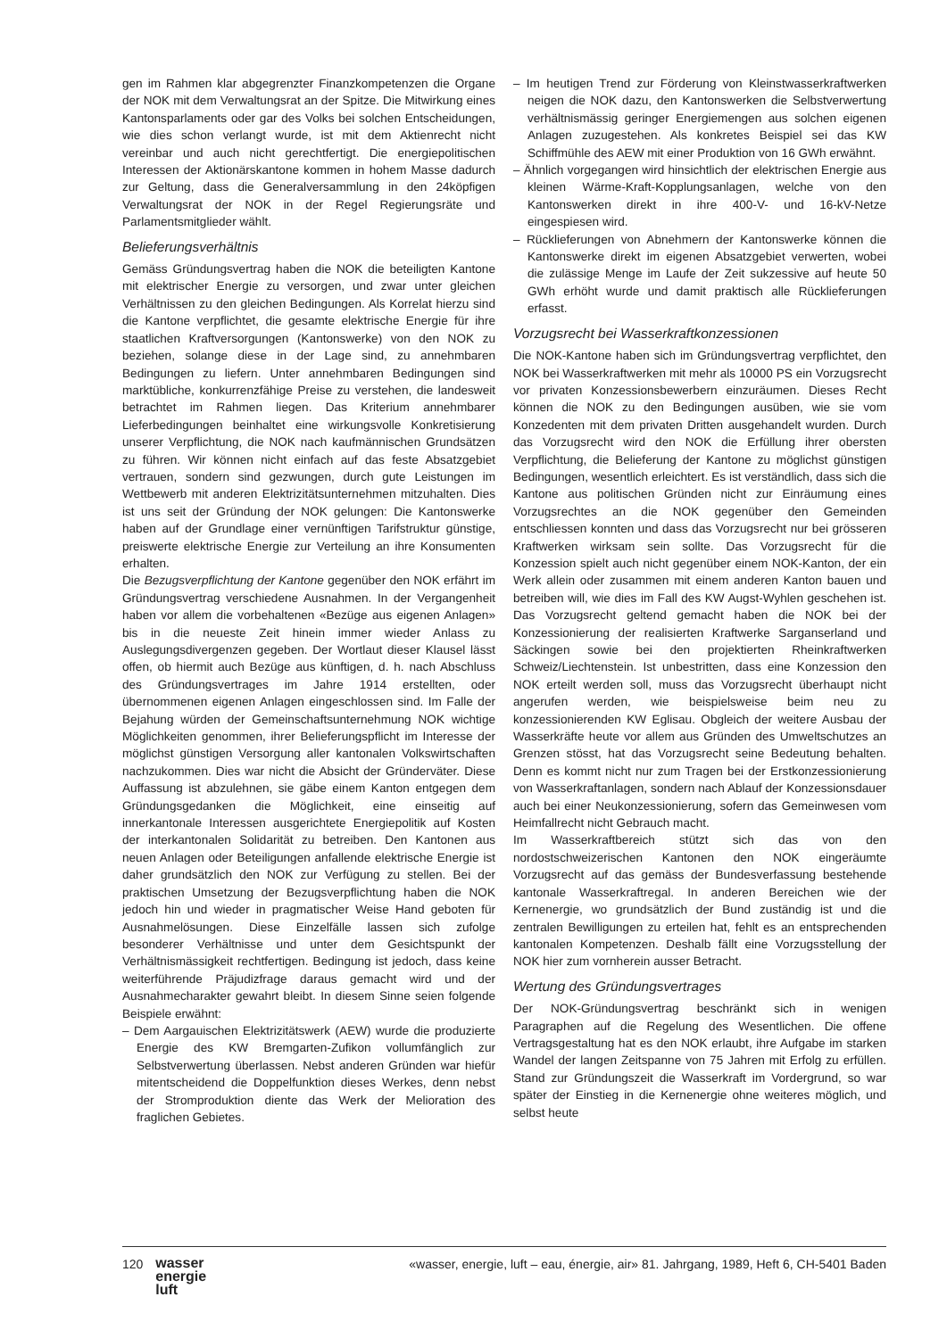gen im Rahmen klar abgegrenzter Finanzkompetenzen die Organe der NOK mit dem Verwaltungsrat an der Spitze. Die Mitwirkung eines Kantonsparlaments oder gar des Volks bei solchen Entscheidungen, wie dies schon verlangt wurde, ist mit dem Aktienrecht nicht vereinbar und auch nicht gerechtfertigt. Die energiepolitischen Interessen der Aktionärskantone kommen in hohem Masse dadurch zur Geltung, dass die Generalversammlung in den 24köpfigen Verwaltungsrat der NOK in der Regel Regierungsräte und Parlamentsmitglieder wählt.
Belieferungsverhältnis
Gemäss Gründungsvertrag haben die NOK die beteiligten Kantone mit elektrischer Energie zu versorgen, und zwar unter gleichen Verhältnissen zu den gleichen Bedingungen. Als Korrelat hierzu sind die Kantone verpflichtet, die gesamte elektrische Energie für ihre staatlichen Kraftversorgungen (Kantonswerke) von den NOK zu beziehen, solange diese in der Lage sind, zu annehmbaren Bedingungen zu liefern. Unter annehmbaren Bedingungen sind marktübliche, konkurrenzfähige Preise zu verstehen, die landesweit betrachtet im Rahmen liegen. Das Kriterium annehmbarer Lieferbedingungen beinhaltet eine wirkungsvolle Konkretisierung unserer Verpflichtung, die NOK nach kaufmännischen Grundsätzen zu führen. Wir können nicht einfach auf das feste Absatzgebiet vertrauen, sondern sind gezwungen, durch gute Leistungen im Wettbewerb mit anderen Elektrizitätsunternehmen mitzuhalten. Dies ist uns seit der Gründung der NOK gelungen: Die Kantonswerke haben auf der Grundlage einer vernünftigen Tarifstruktur günstige, preiswerte elektrische Energie zur Verteilung an ihre Konsumenten erhalten.
Die Bezugsverpflichtung der Kantone gegenüber den NOK erfährt im Gründungsvertrag verschiedene Ausnahmen. In der Vergangenheit haben vor allem die vorbehaltenen «Bezüge aus eigenen Anlagen» bis in die neueste Zeit hinein immer wieder Anlass zu Auslegungsdivergenzen gegeben. Der Wortlaut dieser Klausel lässt offen, ob hiermit auch Bezüge aus künftigen, d. h. nach Abschluss des Gründungsvertrages im Jahre 1914 erstellten, oder übernommenen eigenen Anlagen eingeschlossen sind. Im Falle der Bejahung würden der Gemeinschaftsunternehmung NOK wichtige Möglichkeiten genommen, ihrer Belieferungspflicht im Interesse der möglichst günstigen Versorgung aller kantonalen Volkswirtschaften nachzukommen. Dies war nicht die Absicht der Gründerväter. Diese Auffassung ist abzulehnen, sie gäbe einem Kanton entgegen dem Gründungsgedanken die Möglichkeit, eine einseitig auf innerkantonale Interessen ausgerichtete Energiepolitik auf Kosten der interkantonalen Solidarität zu betreiben. Den Kantonen aus neuen Anlagen oder Beteiligungen anfallende elektrische Energie ist daher grundsätzlich den NOK zur Verfügung zu stellen. Bei der praktischen Umsetzung der Bezugsverpflichtung haben die NOK jedoch hin und wieder in pragmatischer Weise Hand geboten für Ausnahmelösungen. Diese Einzelfälle lassen sich zufolge besonderer Verhältnisse und unter dem Gesichtspunkt der Verhältnismässigkeit rechtfertigen. Bedingung ist jedoch, dass keine weiterführende Präjudizfrage daraus gemacht wird und der Ausnahmecharakter gewahrt bleibt. In diesem Sinne seien folgende Beispiele erwähnt:
– Dem Aargauischen Elektrizitätswerk (AEW) wurde die produzierte Energie des KW Bremgarten-Zufikon vollumfänglich zur Selbstverwertung überlassen. Nebst anderen Gründen war hiefür mitentscheidend die Doppelfunktion dieses Werkes, denn nebst der Stromproduktion diente das Werk der Melioration des fraglichen Gebietes.
– Im heutigen Trend zur Förderung von Kleinstwasserkraftwerken neigen die NOK dazu, den Kantonswerken die Selbstverwertung verhältnismässig geringer Energiemengen aus solchen eigenen Anlagen zuzugestehen. Als konkretes Beispiel sei das KW Schiffmühle des AEW mit einer Produktion von 16 GWh erwähnt.
– Ähnlich vorgegangen wird hinsichtlich der elektrischen Energie aus kleinen Wärme-Kraft-Kopplungsanlagen, welche von den Kantonswerken direkt in ihre 400-V- und 16-kV-Netze eingespiesen wird.
– Rücklieferungen von Abnehmern der Kantonswerke können die Kantonswerke direkt im eigenen Absatzgebiet verwerten, wobei die zulässige Menge im Laufe der Zeit sukzessive auf heute 50 GWh erhöht wurde und damit praktisch alle Rücklieferungen erfasst.
Vorzugsrecht bei Wasserkraftkonzessionen
Die NOK-Kantone haben sich im Gründungsvertrag verpflichtet, den NOK bei Wasserkraftwerken mit mehr als 10000 PS ein Vorzugsrecht vor privaten Konzessionsbewerbern einzuräumen. Dieses Recht können die NOK zu den Bedingungen ausüben, wie sie vom Konzedenten mit dem privaten Dritten ausgehandelt wurden. Durch das Vorzugsrecht wird den NOK die Erfüllung ihrer obersten Verpflichtung, die Belieferung der Kantone zu möglichst günstigen Bedingungen, wesentlich erleichtert. Es ist verständlich, dass sich die Kantone aus politischen Gründen nicht zur Einräumung eines Vorzugsrechtes an die NOK gegenüber den Gemeinden entschliessen konnten und dass das Vorzugsrecht nur bei grösseren Kraftwerken wirksam sein sollte. Das Vorzugsrecht für die Konzession spielt auch nicht gegenüber einem NOK-Kanton, der ein Werk allein oder zusammen mit einem anderen Kanton bauen und betreiben will, wie dies im Fall des KW Augst-Wyhlen geschehen ist. Das Vorzugsrecht geltend gemacht haben die NOK bei der Konzessionierung der realisierten Kraftwerke Sarganserland und Säckingen sowie bei den projektierten Rheinkraftwerken Schweiz/Liechtenstein. Ist unbestritten, dass eine Konzession den NOK erteilt werden soll, muss das Vorzugsrecht überhaupt nicht angerufen werden, wie beispielsweise beim neu zu konzessionierenden KW Eglisau. Obgleich der weitere Ausbau der Wasserkräfte heute vor allem aus Gründen des Umweltschutzes an Grenzen stösst, hat das Vorzugsrecht seine Bedeutung behalten. Denn es kommt nicht nur zum Tragen bei der Erstkonzessionierung von Wasserkraftanlagen, sondern nach Ablauf der Konzessionsdauer auch bei einer Neukonzessionierung, sofern das Gemeinwesen vom Heimfallrecht nicht Gebrauch macht.
Im Wasserkraftbereich stützt sich das von den nordostschweizerischen Kantonen den NOK eingeräumte Vorzugsrecht auf das gemäss der Bundesverfassung bestehende kantonale Wasserkraftregal. In anderen Bereichen wie der Kernenergie, wo grundsätzlich der Bund zuständig ist und die zentralen Bewilligungen zu erteilen hat, fehlt es an entsprechenden kantonalen Kompetenzen. Deshalb fällt eine Vorzugsstellung der NOK hier zum vornherein ausser Betracht.
Wertung des Gründungsvertrages
Der NOK-Gründungsvertrag beschränkt sich in wenigen Paragraphen auf die Regelung des Wesentlichen. Die offene Vertragsgestaltung hat es den NOK erlaubt, ihre Aufgabe im starken Wandel der langen Zeitspanne von 75 Jahren mit Erfolg zu erfüllen. Stand zur Gründungszeit die Wasserkraft im Vordergrund, so war später der Einstieg in die Kernenergie ohne weiteres möglich, und selbst heute
120 wasser
energie
luft
«wasser, energie, luft – eau, énergie, air» 81. Jahrgang, 1989, Heft 6, CH-5401 Baden